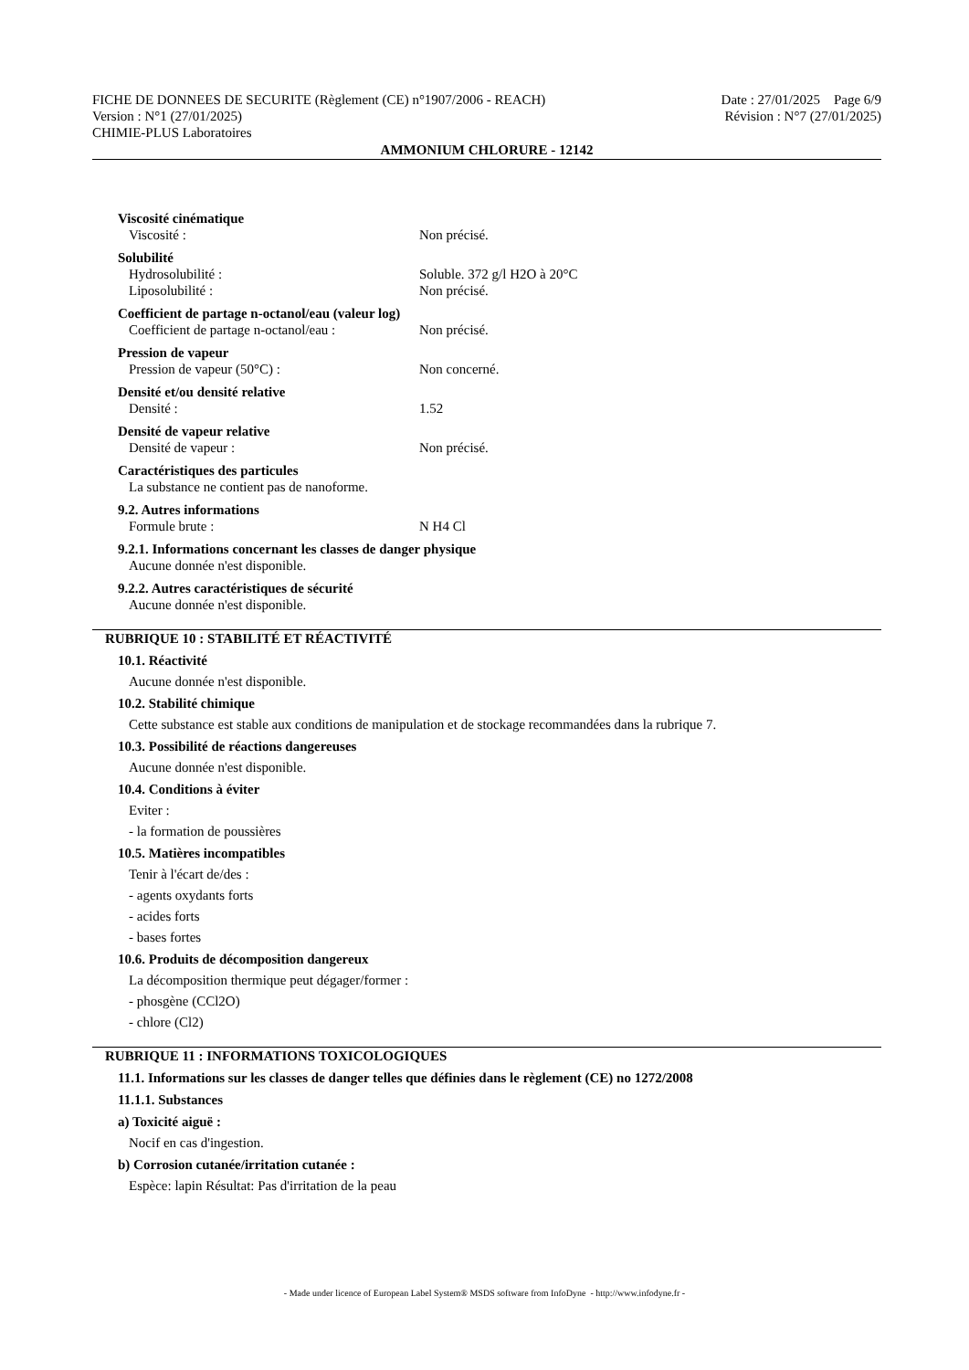FICHE DE DONNEES DE SECURITE (Règlement (CE) n°1907/2006 - REACH)
Version : N°1 (27/01/2025)
CHIMIE-PLUS Laboratoires
Date : 27/01/2025 Page 6/9
Révision : N°7 (27/01/2025)
AMMONIUM CHLORURE - 12142
Viscosité cinématique
Viscosité : Non précisé.
Solubilité
Hydrosolubilité : Soluble. 372 g/l H2O à 20°C
Liposolubilité : Non précisé.
Coefficient de partage n-octanol/eau (valeur log)
Coefficient de partage n-octanol/eau :
Non précisé.
Pression de vapeur
Pression de vapeur (50°C) : Non concerné.
Densité et/ou densité relative
Densité : 1.52
Densité de vapeur relative
Densité de vapeur : Non précisé.
Caractéristiques des particules
La substance ne contient pas de nanoforme.
9.2. Autres informations
Formule brute : N H4 Cl
9.2.1. Informations concernant les classes de danger physique
Aucune donnée n'est disponible.
9.2.2. Autres caractéristiques de sécurité
Aucune donnée n'est disponible.
RUBRIQUE 10 : STABILITÉ ET RÉACTIVITÉ
10.1. Réactivité
Aucune donnée n'est disponible.
10.2. Stabilité chimique
Cette substance est stable aux conditions de manipulation et de stockage recommandées dans la rubrique 7.
10.3. Possibilité de réactions dangereuses
Aucune donnée n'est disponible.
10.4. Conditions à éviter
Eviter :
- la formation de poussières
10.5. Matières incompatibles
Tenir à l'écart de/des :
- agents oxydants forts
- acides forts
- bases fortes
10.6. Produits de décomposition dangereux
La décomposition thermique peut dégager/former :
- phosgène (CCl2O)
- chlore (Cl2)
RUBRIQUE 11 : INFORMATIONS TOXICOLOGIQUES
11.1. Informations sur les classes de danger telles que définies dans le règlement (CE) no 1272/2008
11.1.1. Substances
a) Toxicité aiguë :
Nocif en cas d'ingestion.
b) Corrosion cutanée/irritation cutanée :
Espèce: lapin Résultat: Pas d'irritation de la peau
- Made under licence of European Label System® MSDS software from InfoDyne - http://www.infodyne.fr -